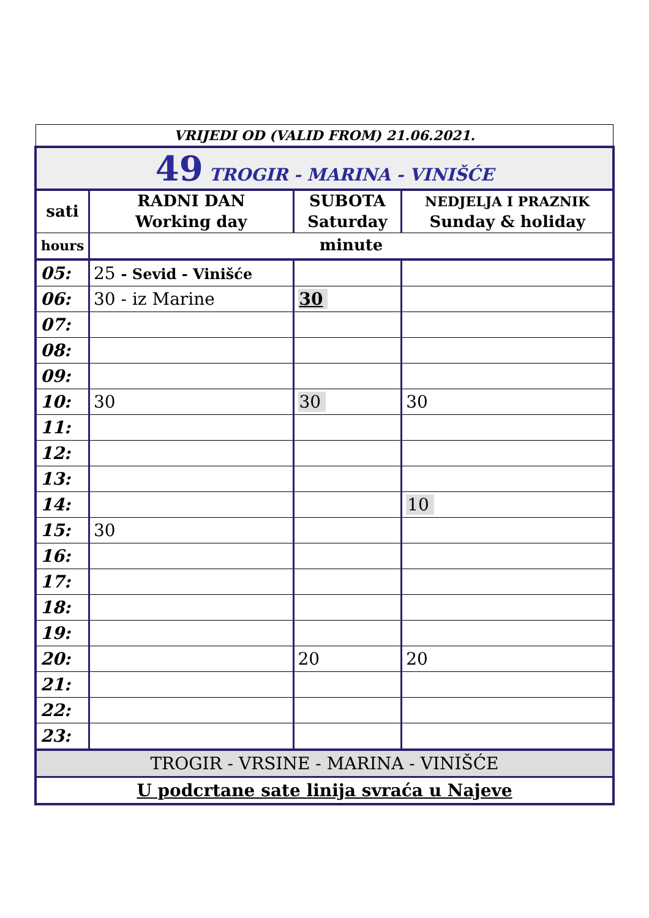VRIJEDI OD (VALID FROM) 21.06.2021.
| 49 TROGIR - MARINA - VINIŠĆE | | | |
| sati | RADNI DAN Working day | SUBOTA Saturday | NEDJELJA I PRAZNIK Sunday & holiday |
| hours | minute | | |
| 05: | 25 - Sevid - Vinišće | | |
| 06: | 30 - iz Marine | 30 | |
| 07: | | | |
| 08: | | | |
| 09: | | | |
| 10: | 30 | 30 | 30 |
| 11: | | | |
| 12: | | | |
| 13: | | | |
| 14: | | | 10 |
| 15: | 30 | | |
| 16: | | | |
| 17: | | | |
| 18: | | | |
| 19: | | | |
| 20: | | 20 | 20 |
| 21: | | | |
| 22: | | | |
| 23: | | | |
| TROGIR - VRSINE - MARINA - VINIŠĆE | | | |
| U podcrtane sate linija svraća u Najeve | | | |